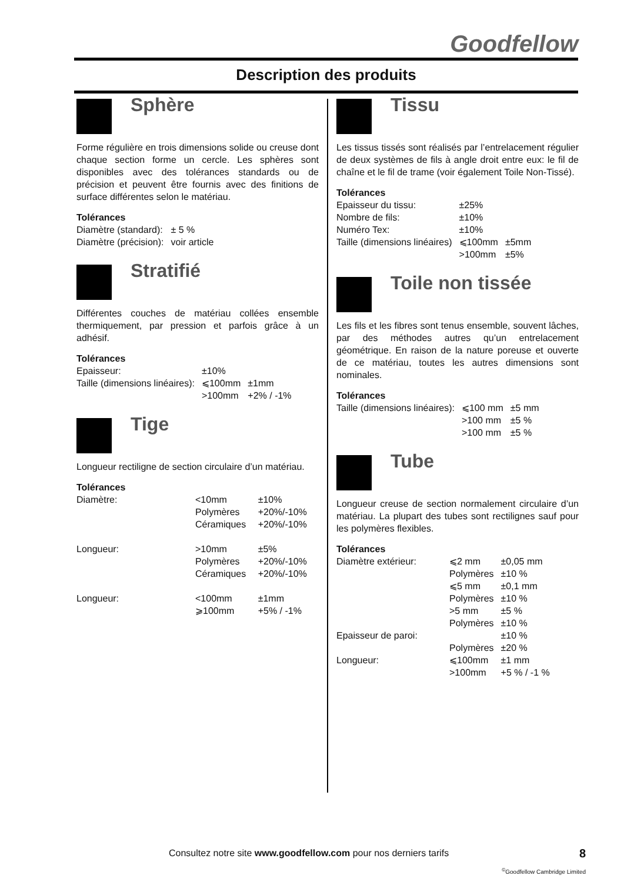Goodfellow
Description des produits
Sphère
Forme régulière en trois dimensions solide ou creuse dont chaque section forme un cercle. Les sphères sont disponibles avec des tolérances standards ou de précision et peuvent être fournis avec des finitions de surface différentes selon le matériau.
Tolérances
| Diamètre (standard): | ± 5 % |
| Diamètre (précision): | voir article |
Stratifié
Différentes couches de matériau collées ensemble thermiquement, par pression et parfois grâce à un adhésif.
Tolérances
| Epaisseur: | ±10% | |
| Taille (dimensions linéaires): | ⩽100mm | ±1mm |
| | >100mm | +2% / -1% |
Tige
Longueur rectiligne de section circulaire d’un matériau.
Tolérances
| Diamètre: | <10mm | ±10% |
| | Polymères | +20%/-10% |
| | Céramiques | +20%/-10% |
| Longueur: | >10mm | ±5% |
| | Polymères | +20%/-10% |
| | Céramiques | +20%/-10% |
| Longueur: | <100mm | ±1mm |
| | ⩾100mm | +5% / -1% |
Tissu
Les tissus tissés sont réalisés par l’entrelacement régulier de deux systèmes de fils à angle droit entre eux: le fil de chaîne et le fil de trame (voir également Toile Non-Tissé).
Tolérances
| Epaisseur du tissu: | ±25% | |
| Nombre de fils: | ±10% | |
| Numéro Tex: | ±10% | |
| Taille (dimensions linéaires) | ⩽100mm | ±5mm |
| | >100mm | ±5% |
Toile non tissée
Les fils et les fibres sont tenus ensemble, souvent lâches, par des méthodes autres qu’un entrelacement géométrique. En raison de la nature poreuse et ouverte de ce matériau, toutes les autres dimensions sont nominales.
Tolérances
| Taille (dimensions linéaires): | ⩽100 mm | ±5 mm |
| | >100 mm | ±5 % |
| | >100 mm | ±5 % |
Tube
Longueur creuse de section normalement circulaire d’un matériau. La plupart des tubes sont rectilignes sauf pour les polymères flexibles.
Tolérances
| Diamètre extérieur: | ⩽2 mm | ±0,05 mm |
| | Polymères | ±10 % |
| | ⩽5 mm | ±0,1 mm |
| | Polymères | ±10 % |
| | >5 mm | ±5 % |
| | Polymères | ±10 % |
| Epaisseur de paroi: | | ±10 % |
| | Polymères | ±20 % |
| Longueur: | ⩽100mm | ±1 mm |
| | >100mm | +5 % / -1 % |
Consultez notre site www.goodfellow.com pour nos derniers tarifs 8
<sup>©</sup>Goodfellow Cambridge Limited